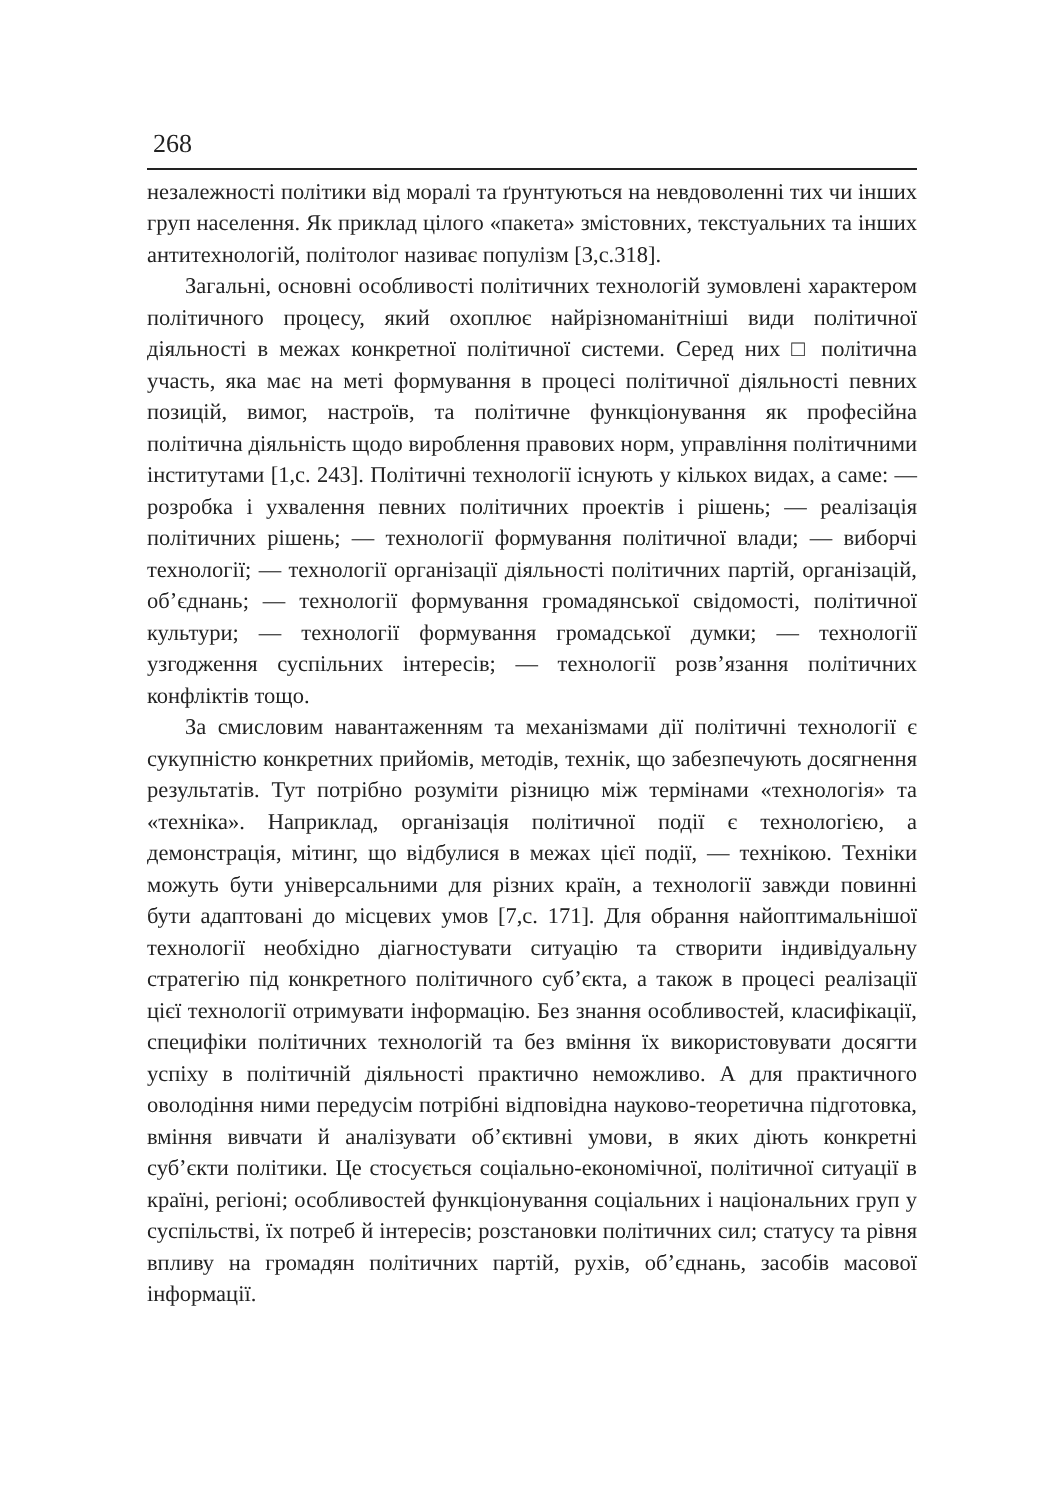268
незалежності політики від моралі та ґрунтуються на невдоволенні тих чи інших груп населення. Як приклад цілого «пакета» змістовних, текстуальних та інших антитехнологій, політолог називає популізм [3,с.318].
Загальні, основні особливості політичних технологій зумовлені характером політичного процесу, який охоплює найрізноманітніші види політичної діяльності в межах конкретної політичної системи. Серед них □ політична участь, яка має на меті формування в процесі політичної діяльності певних позицій, вимог, настроїв, та політичне функціонування як професійна політична діяльність щодо вироблення правових норм, управління політичними інститутами [1,с. 243]. Політичні технології існують у кількох видах, а саме: — розробка і ухвалення певних політичних проектів і рішень; — реалізація політичних рішень; — технології формування політичної влади; — виборчі технології; — технології організації діяльності політичних партій, організацій, об’єднань; — технології формування громадянської свідомості, політичної культури; — технології формування громадської думки; — технології узгодження суспільних інтересів; — технології розв’язання політичних конфліктів тощо.
За смисловим навантаженням та механізмами дії політичні технології є сукупністю конкретних прийомів, методів, технік, що забезпечують досягнення результатів. Тут потрібно розуміти різницю між термінами «технологія» та «техніка». Наприклад, організація політичної події є технологією, а демонстрація, мітинг, що відбулися в межах цієї події, — технікою. Техніки можуть бути універсальними для різних країн, а технології завжди повинні бути адаптовані до місцевих умов [7,с. 171]. Для обрання найоптимальнішої технології необхідно діагностувати ситуацію та створити індивідуальну стратегію під конкретного політичного суб’єкта, а також в процесі реалізації цієї технології отримувати інформацію. Без знання особливостей, класифікації, специфіки політичних технологій та без вміння їх використовувати досягти успіху в політичній діяльності практично неможливо. А для практичного оволодіння ними передусім потрібні відповідна науково-теоретична підготовка, вміння вивчати й аналізувати об’єктивні умови, в яких діють конкретні суб’єкти політики. Це стосується соціально-економічної, політичної ситуації в країні, регіоні; особливостей функціонування соціальних і національних груп у суспільстві, їх потреб й інтересів; розстановки політичних сил; статусу та рівня впливу на громадян політичних партій, рухів, об’єднань, засобів масової інформації.